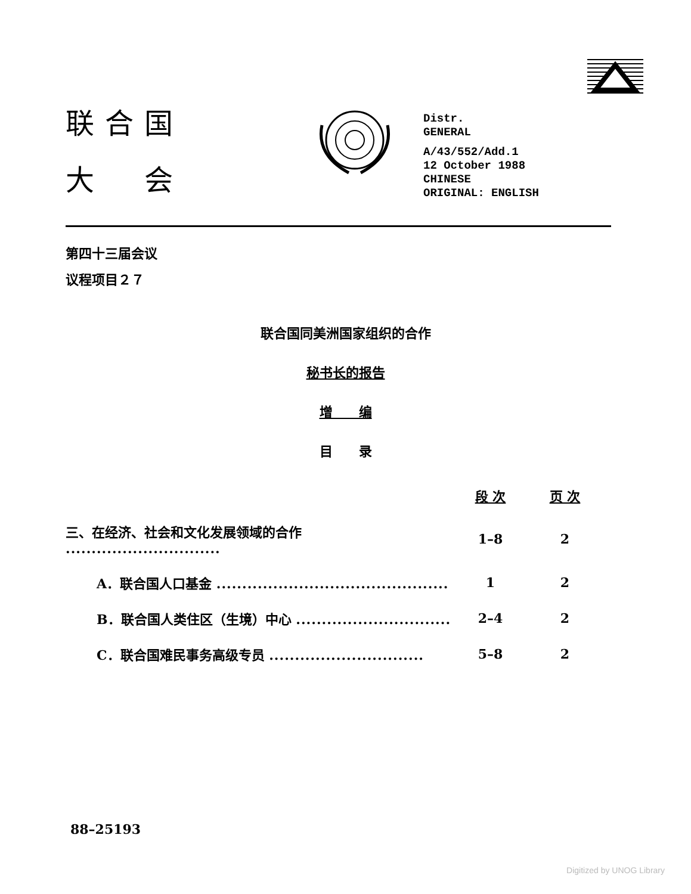联合国
大　会
Distr.
GENERAL
A/43/552/Add.1
12 October 1988
CHINESE
ORIGINAL: ENGLISH
第四十三届会议
议程项目２７
联合国同美洲国家组织的合作
秘书长的报告
增　　编
目　　录
| | 段 次 | 页 次 |
| --- | --- | --- |
| 三、在经济、社会和文化发展领域的合作 .............................. | 1–8 | 2 |
| A．联合国人口基金 ............................................. | 1 | 2 |
| B．联合国人类住区（生境）中心 .............................. | 2–4 | 2 |
| C．联合国难民事务高级专员 .............................. | 5–8 | 2 |
88–25193
Digitized by UNOG Library